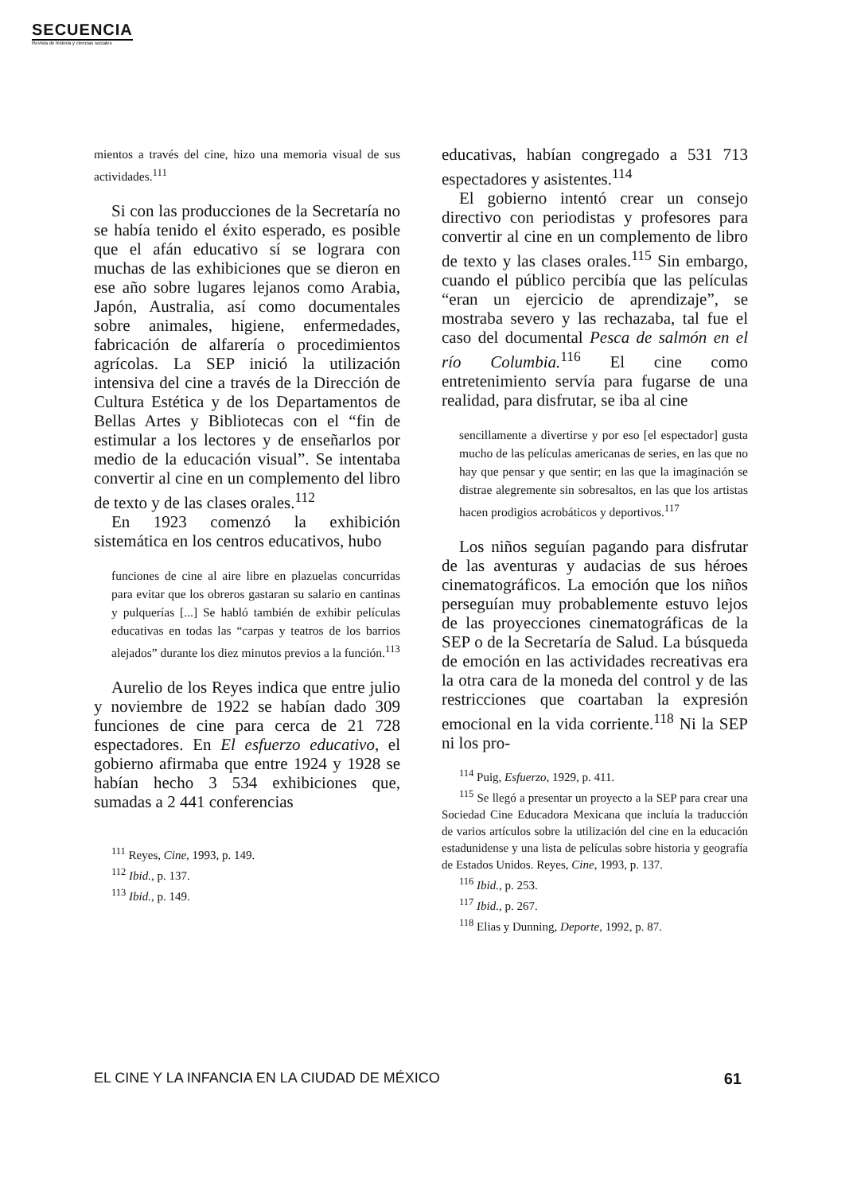SECUENCIA
Revista de historia y ciencias sociales
mientos a través del cine, hizo una memoria visual de sus actividades.<sup>111</sup>
Si con las producciones de la Secretaría no se había tenido el éxito esperado, es posible que el afán educativo sí se lograra con muchas de las exhibiciones que se dieron en ese año sobre lugares lejanos como Arabia, Japón, Australia, así como documentales sobre animales, higiene, enfermedades, fabricación de alfarería o procedimientos agrícolas. La SEP inició la utilización intensiva del cine a través de la Dirección de Cultura Estética y de los Departamentos de Bellas Artes y Bibliotecas con el “fin de estimular a los lectores y de enseñarlos por medio de la educación visual”. Se intentaba convertir al cine en un complemento del libro de texto y de las clases orales.<sup>112</sup>
En 1923 comenzó la exhibición sistemática en los centros educativos, hubo
funciones de cine al aire libre en plazuelas concurridas para evitar que los obreros gastaran su salario en cantinas y pulquerías [...] Se habló también de exhibir películas educativas en todas las “carpas y teatros de los barrios alejados” durante los diez minutos previos a la función.<sup>113</sup>
Aurelio de los Reyes indica que entre julio y noviembre de 1922 se habían dado 309 funciones de cine para cerca de 21 728 espectadores. En El esfuerzo educativo, el gobierno afirmaba que entre 1924 y 1928 se habían hecho 3 534 exhibiciones que, sumadas a 2 441 conferencias
<sup>111</sup> Reyes, Cine, 1993, p. 149.
<sup>112</sup> Ibid., p. 137.
<sup>113</sup> Ibid., p. 149.
educativas, habían congregado a 531 713 espectadores y asistentes.<sup>114</sup>
El gobierno intentó crear un consejo directivo con periodistas y profesores para convertir al cine en un complemento de libro de texto y las clases orales.<sup>115</sup> Sin embargo, cuando el público percibía que las películas “eran un ejercicio de aprendizaje”, se mostraba severo y las rechazaba, tal fue el caso del documental Pesca de salmón en el río Columbia.<sup>116</sup> El cine como entretenimiento servía para fugarse de una realidad, para disfrutar, se iba al cine
sencillamente a divertirse y por eso [el espectador] gusta mucho de las películas americanas de series, en las que no hay que pensar y que sentir; en las que la imaginación se distrae alegremente sin sobresaltos, en las que los artistas hacen prodigios acrobáticos y deportivos.<sup>117</sup>
Los niños seguían pagando para disfrutar de las aventuras y audacias de sus héroes cinematográficos. La emoción que los niños perseguían muy probablemente estuvo lejos de las proyecciones cinematográficas de la SEP o de la Secretaría de Salud. La búsqueda de emoción en las actividades recreativas era la otra cara de la moneda del control y de las restricciones que coartaban la expresión emocional en la vida corriente.<sup>118</sup> Ni la SEP ni los pro-
<sup>114</sup> Puig, Esfuerzo, 1929, p. 411.
<sup>115</sup> Se llegó a presentar un proyecto a la SEP para crear una Sociedad Cine Educadora Mexicana que incluía la traducción de varios artículos sobre la utilización del cine en la educación estadunidense y una lista de películas sobre historia y geografía de Estados Unidos. Reyes, Cine, 1993, p. 137.
<sup>116</sup> Ibid., p. 253.
<sup>117</sup> Ibid., p. 267.
<sup>118</sup> Elias y Dunning, Deporte, 1992, p. 87.
EL CINE Y LA INFANCIA EN LA CIUDAD DE MÉXICO 61